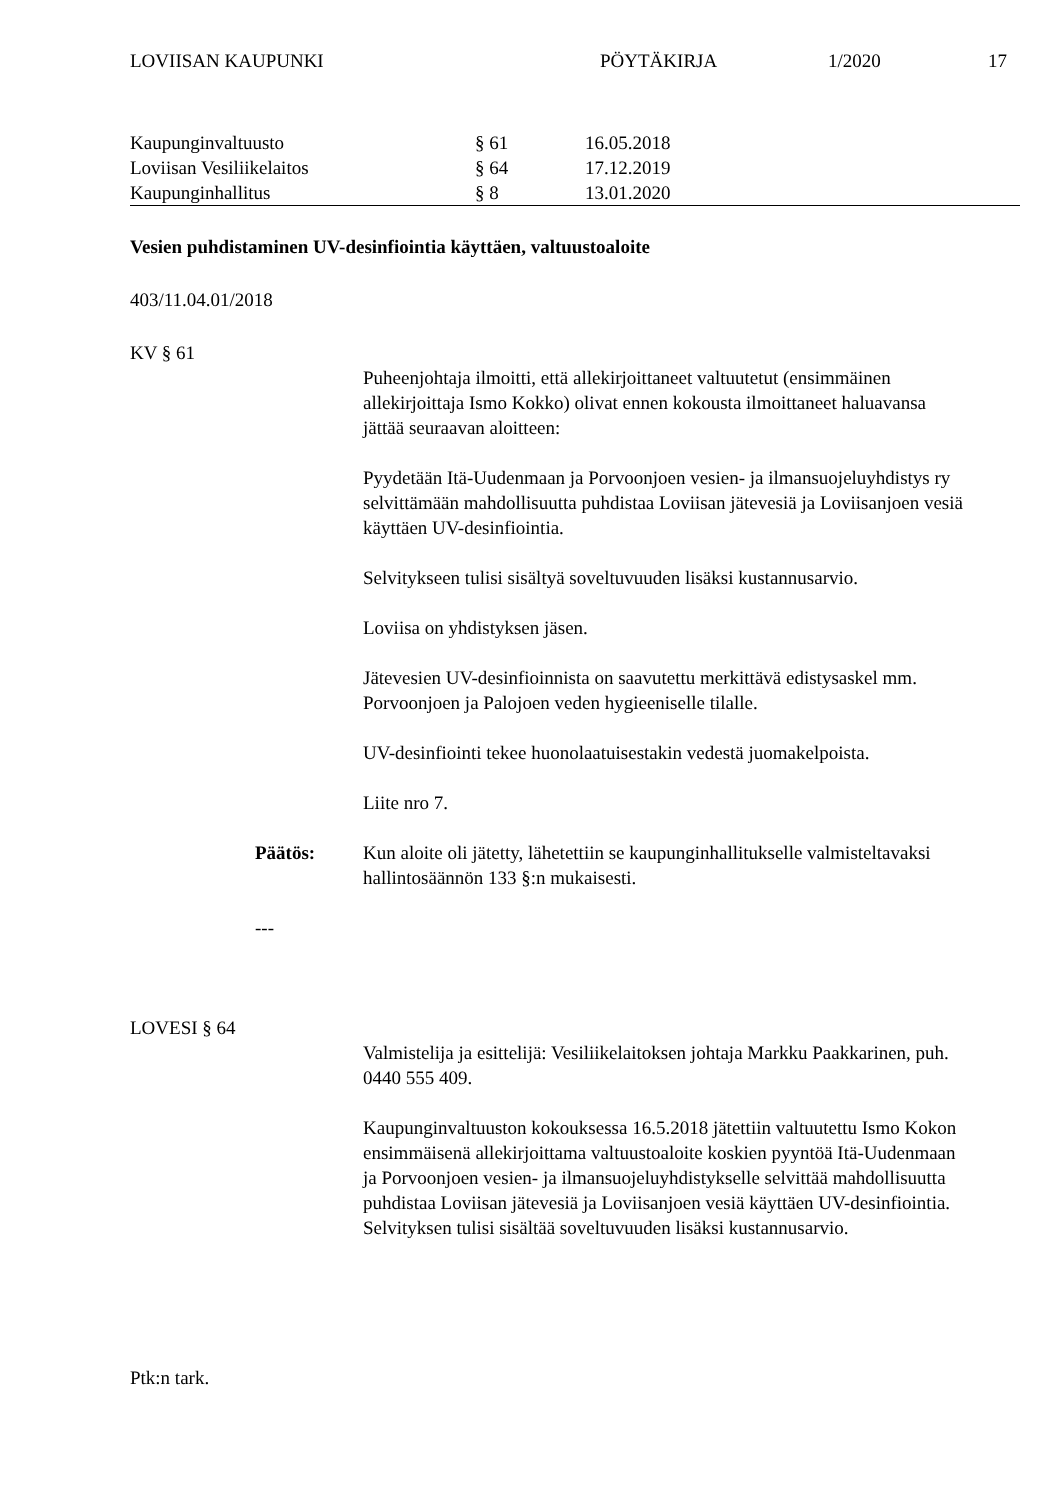LOVIISAN KAUPUNKI PÖYTÄKIRJA 1/2020 17
| Kaupunginvaltuusto | § 61 | 16.05.2018 |
| Loviisan Vesiliikelaitos | § 64 | 17.12.2019 |
| Kaupunginhallitus | § 8 | 13.01.2020 |
Vesien puhdistaminen UV-desinfiointia käyttäen, valtuustoaloite
403/11.04.01/2018
KV § 61
Puheenjohtaja ilmoitti, että allekirjoittaneet valtuutetut (ensimmäinen allekirjoittaja Ismo Kokko) olivat ennen kokousta ilmoittaneet haluavansa jättää seuraavan aloitteen:
Pyydetään Itä-Uudenmaan ja Porvoonjoen vesien- ja ilmansuojeluyhdistys ry selvittämään mahdollisuutta puhdistaa Loviisan jätevesiä ja Loviisanjoen vesiä käyttäen UV-desinfiointia.
Selvitykseen tulisi sisältyä soveltuvuuden lisäksi kustannusarvio.
Loviisa on yhdistyksen jäsen.
Jätevesien UV-desinfioinnista on saavutettu merkittävä edistysaskel mm. Porvoonjoen ja Palojoen veden hygieeniselle tilalle.
UV-desinfiointi tekee huonolaatuisestakin vedestä juomakelpoista.
Liite nro 7.
Päätös: Kun aloite oli jätetty, lähetettiin se kaupunginhallitukselle valmisteltavaksi hallintosäännön 133 §:n mukaisesti.
---
LOVESI § 64
Valmistelija ja esittelijä: Vesiliikelaitoksen johtaja Markku Paakkarinen, puh. 0440 555 409.
Kaupunginvaltuuston kokouksessa 16.5.2018 jätettiin valtuutettu Ismo Kokon ensimmäisenä allekirjoittama valtuustoaloite koskien pyyntöä Itä-Uudenmaan ja Porvoonjoen vesien- ja ilmansuojeluyhdistykselle selvittää mahdollisuutta puhdistaa Loviisan jätevesiä ja Loviisanjoen vesiä käyttäen UV-desinfiointia. Selvityksen tulisi sisältää soveltuvuuden lisäksi kustannusarvio.
Ptk:n tark.